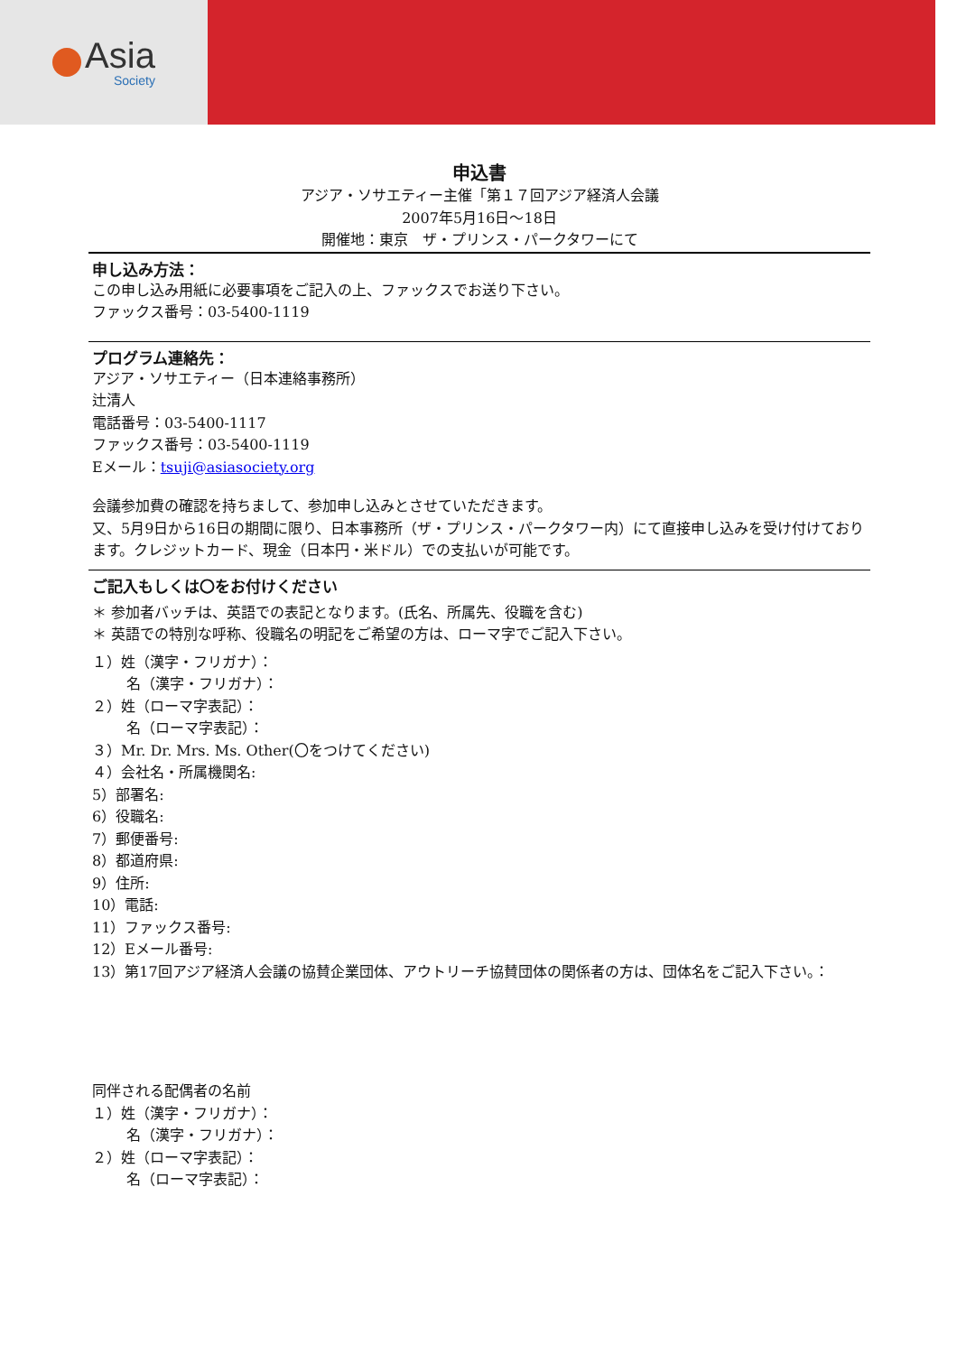Asia
Society
申込書
アジア・ソサエティー主催「第１７回アジア経済人会議
2007年5月16日～18日
開催地：東京　ザ・プリンス・パークタワーにて
申し込み方法：
この申し込み用紙に必要事項をご記入の上、ファックスでお送り下さい。
ファックス番号：03-5400-1119
プログラム連絡先：
アジア・ソサエティー（日本連絡事務所）
辻清人
電話番号：03-5400-1117
ファックス番号：03-5400-1119
Eメール：tsuji@asiasociety.org
会議参加費の確認を持ちまして、参加申し込みとさせていただきます。
又、5月9日から16日の期間に限り、日本事務所（ザ・プリンス・パークタワー内）にて直接申し込みを受け付けております。クレジットカード、現金（日本円・米ドル）での支払いが可能です。
ご記入もしくは〇をお付けください
＊ 参加者バッチは、英語での表記となります。(氏名、所属先、役職を含む)
＊ 英語での特別な呼称、役職名の明記をご希望の方は、ローマ字でご記入下さい。
１）姓（漢字・フリガナ）：
名（漢字・フリガナ）：
２）姓（ローマ字表記）：
名（ローマ字表記）：
３）Mr. Dr. Mrs. Ms. Other(〇をつけてください)
４）会社名・所属機関名:
5）部署名:
6）役職名:
7）郵便番号:
8）都道府県:
9）住所:
10）電話:
11）ファックス番号:
12）Eメール番号:
13）第17回アジア経済人会議の協賛企業団体、アウトリーチ協賛団体の関係者の方は、団体名をご記入下さい。：
同伴される配偶者の名前
１）姓（漢字・フリガナ）：
名（漢字・フリガナ）：
２）姓（ローマ字表記）：
名（ローマ字表記）：